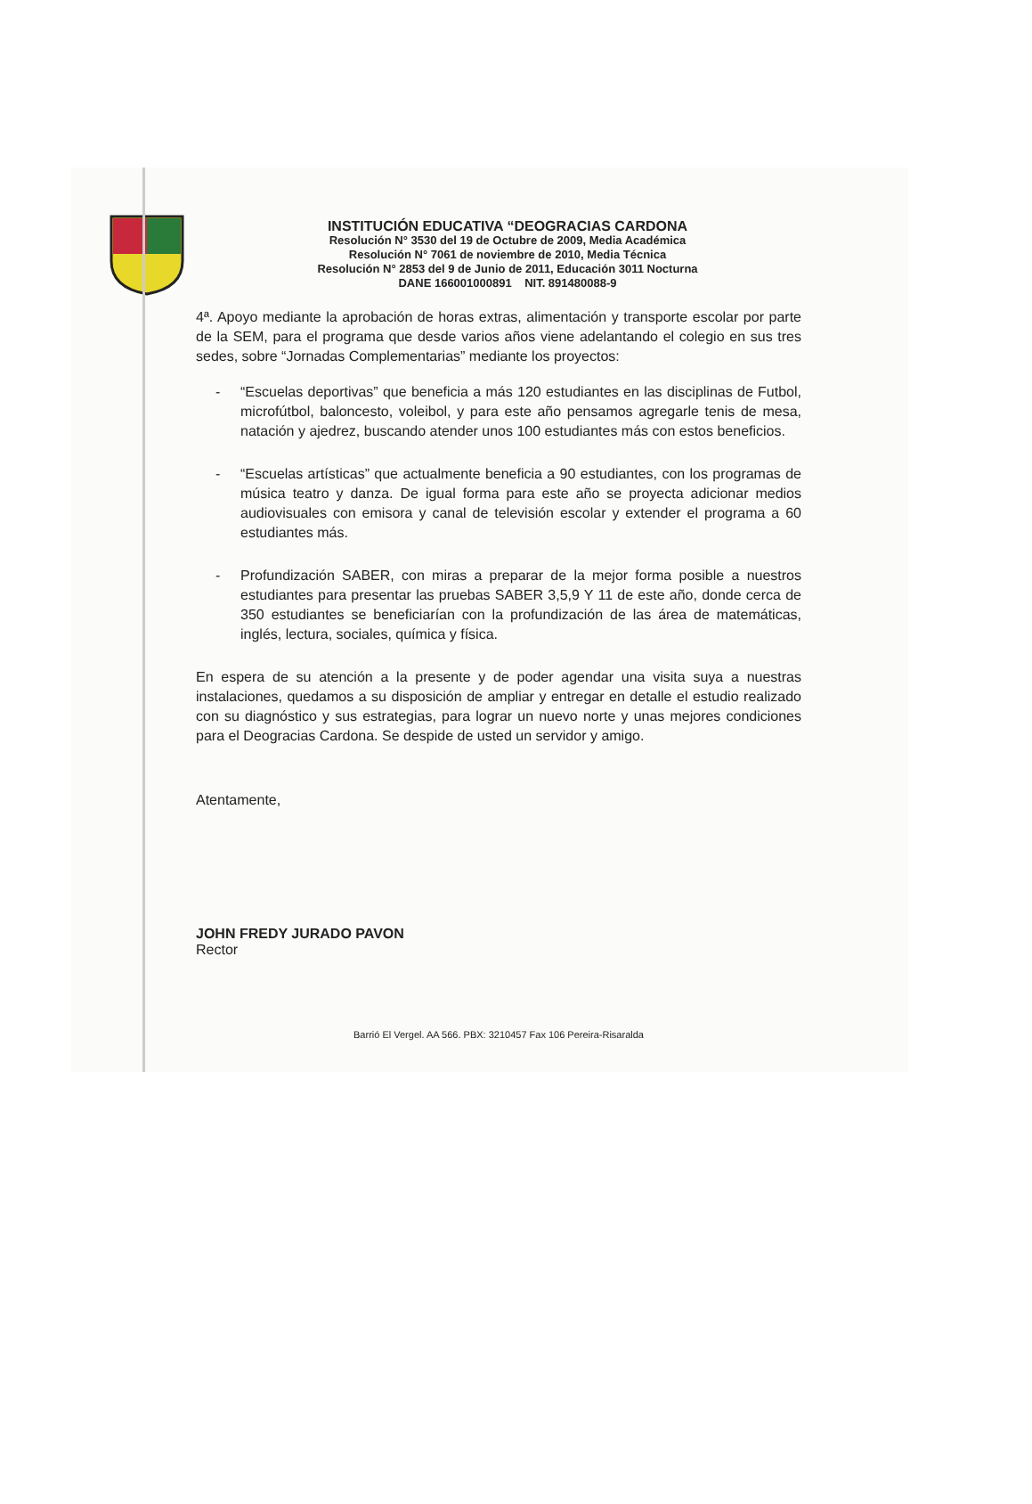INSTITUCIÓN EDUCATIVA “DEOGRACIAS CARDONA
Resolución N° 3530 del 19 de Octubre de 2009, Media Académica
Resolución N° 7061 de noviembre de 2010, Media Técnica
Resolución N° 2853 del 9 de Junio de 2011, Educación 3011 Nocturna
DANE 166001000891 NIT. 891480088-9
4ª. Apoyo mediante la aprobación de horas extras, alimentación y transporte escolar por parte de la SEM, para el programa que desde varios años viene adelantando el colegio en sus tres sedes, sobre “Jornadas Complementarias” mediante los proyectos:
- “Escuelas deportivas” que beneficia a más 120 estudiantes en las disciplinas de Futbol, microfútbol, baloncesto, voleibol, y para este año pensamos agregarle tenis de mesa, natación y ajedrez, buscando atender unos 100 estudiantes más con estos beneficios.
- “Escuelas artísticas” que actualmente beneficia a 90 estudiantes, con los programas de música teatro y danza. De igual forma para este año se proyecta adicionar medios audiovisuales con emisora y canal de televisión escolar y extender el programa a 60 estudiantes más.
- Profundización SABER, con miras a preparar de la mejor forma posible a nuestros estudiantes para presentar las pruebas SABER 3,5,9 Y 11 de este año, donde cerca de 350 estudiantes se beneficiarían con la profundización de las área de matemáticas, inglés, lectura, sociales, química y física.
En espera de su atención a la presente y de poder agendar una visita suya a nuestras instalaciones, quedamos a su disposición de ampliar y entregar en detalle el estudio realizado con su diagnóstico y sus estrategias, para lograr un nuevo norte y unas mejores condiciones para el Deogracias Cardona. Se despide de usted un servidor y amigo.
Atentamente,
JOHN FREDY JURADO PAVON
Rector
Barrió El Vergel. AA 566. PBX: 3210457 Fax 106 Pereira-Risaralda